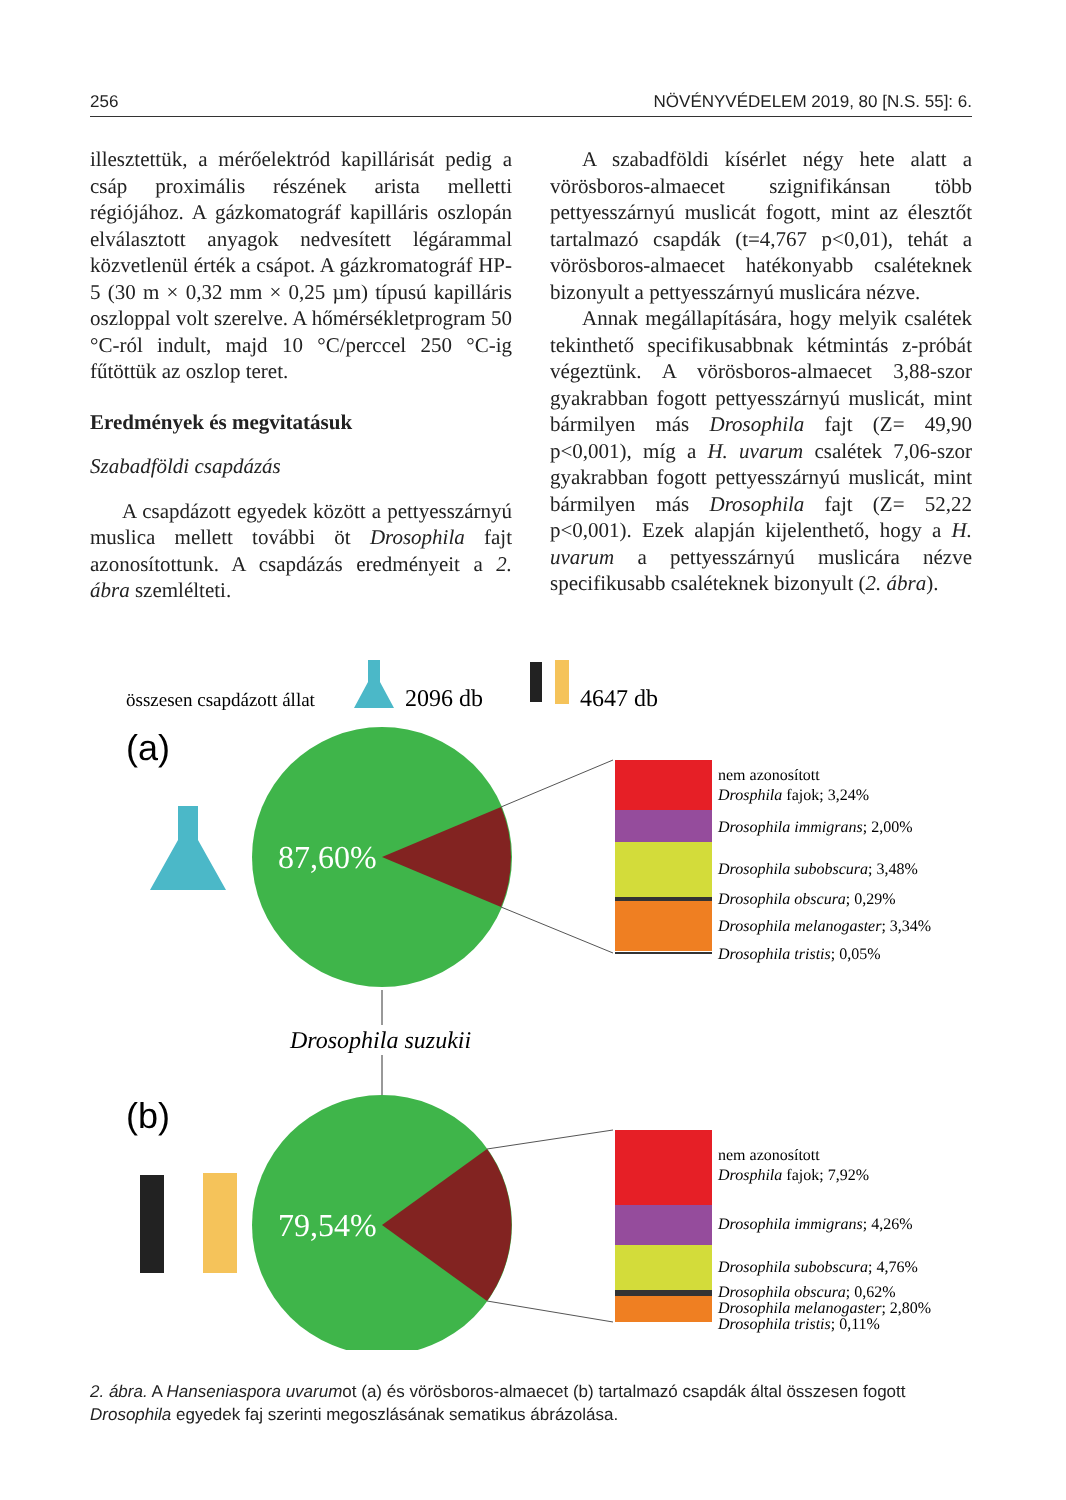256 NÖVÉNYVÉDELEM 2019, 80 [N.S. 55]: 6.
illesztettük, a mérőelektród kapillárisát pedig a csáp proximális részének arista melletti régiójához. A gázkomatográf kapilláris oszlopán elválasztott anyagok nedvesített légárammal közvetlenül érték a csápot. A gázkromatográf HP-5 (30 m × 0,32 mm × 0,25 µm) típusú kapilláris oszloppal volt szerelve. A hőmérsékletprogram 50 °C-ról indult, majd 10 °C/perccel 250 °C-ig fűtöttük az oszlop teret.
Eredmények és megvitatásuk
Szabadföldi csapdázás
A csapdázott egyedek között a pettyesszárnyú muslica mellett további öt Drosophila fajt azonosítottunk. A csapdázás eredményeit a 2. ábra szemlélteti.
A szabadföldi kísérlet négy hete alatt a vörösboros-almaecet szignifikánsan több pettyesszárnyú muslicát fogott, mint az élesztőt tartalmazó csapdák (t=4,767 p<0,01), tehát a vörösboros-almaecet hatékonyabb csaléteknek bizonyult a pettyesszárnyú muslicára nézve.
Annak megállapítására, hogy melyik csalétek tekinthető specifikusabbnak kétmintás z-próbát végeztünk. A vörösboros-almaecet 3,88-szor gyakrabban fogott pettyesszárnyú muslicát, mint bármilyen más Drosophila fajt (Z= 49,90 p<0,001), míg a H. uvarum csalétek 7,06-szor gyakrabban fogott pettyesszárnyú muslicát, mint bármilyen más Drosophila fajt (Z= 52,22 p<0,001). Ezek alapján kijelenthető, hogy a H. uvarum a pettyesszárnyú muslicára nézve specifikusabb csaléteknek bizonyult (2. ábra).
összesen csapdázott állat
2096 db
4647 db
(a)
87,60%
nem azonosított
Drosphila fajok; 3,24%
Drosophila immigrans; 2,00%
Drosophila subobscura; 3,48%
Drosophila obscura; 0,29%
Drosophila melanogaster; 3,34%
Drosophila tristis; 0,05%
Drosophila suzukii
(b)
79,54%
nem azonosított
Drosphila fajok; 7,92%
Drosophila immigrans; 4,26%
Drosophila subobscura; 4,76%
Drosophila obscura; 0,62%
Drosophila melanogaster; 2,80%
Drosophila tristis; 0,11%
2. ábra. A Hanseniaspora uvarumot (a) és vörösboros-almaecet (b) tartalmazó csapdák által összesen fogott Drosophila egyedek faj szerinti megoszlásának sematikus ábrázolása.